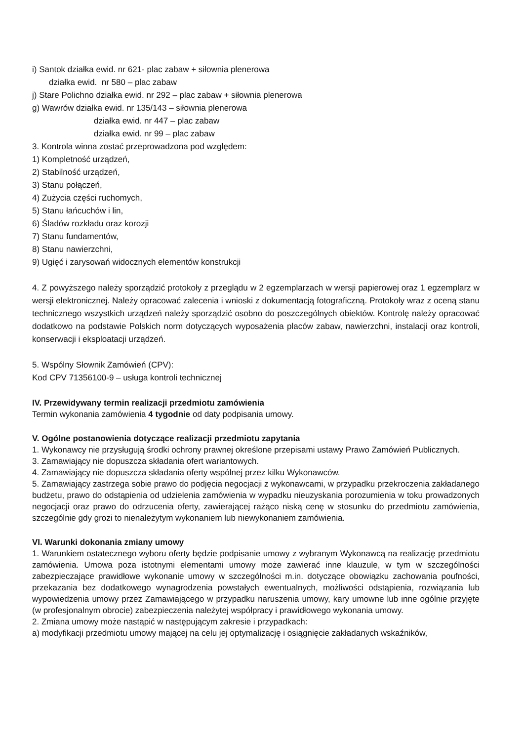i) Santok działka ewid. nr 621- plac zabaw + siłownia plenerowa
działka ewid. nr 580 – plac zabaw
j) Stare Polichno działka ewid. nr 292 – plac zabaw + siłownia plenerowa
g) Wawrów działka ewid. nr 135/143 – siłownia plenerowa
działka ewid. nr 447 – plac zabaw
działka ewid. nr 99 – plac zabaw
3. Kontrola winna zostać przeprowadzona pod względem:
1) Kompletność urządzeń,
2) Stabilność urządzeń,
3) Stanu połączeń,
4) Zużycia części ruchomych,
5) Stanu łańcuchów i lin,
6) Śladów rozkładu oraz korozji
7) Stanu fundamentów,
8) Stanu nawierzchni,
9) Ugięć i zarysowań widocznych elementów konstrukcji
4. Z powyższego należy sporządzić protokoły z przeglądu w 2 egzemplarzach w wersji papierowej oraz 1 egzemplarz w wersji elektronicznej. Należy opracować zalecenia i wnioski z dokumentacją fotograficzną. Protokoły wraz z oceną stanu technicznego wszystkich urządzeń należy sporządzić osobno do poszczególnych obiektów. Kontrolę należy opracować dodatkowo na podstawie Polskich norm dotyczących wyposażenia placów zabaw, nawierzchni, instalacji oraz kontroli, konserwacji i eksploatacji urządzeń.
5. Wspólny Słownik Zamówień (CPV):
Kod CPV 71356100-9 – usługa kontroli technicznej
IV. Przewidywany termin realizacji przedmiotu zamówienia
Termin wykonania zamówienia 4 tygodnie od daty podpisania umowy.
V. Ogólne postanowienia dotyczące realizacji przedmiotu zapytania
1. Wykonawcy nie przysługują środki ochrony prawnej określone przepisami ustawy Prawo Zamówień Publicznych.
3. Zamawiający nie dopuszcza składania ofert wariantowych.
4. Zamawiający nie dopuszcza składania oferty wspólnej przez kilku Wykonawców.
5. Zamawiający zastrzega sobie prawo do podjęcia negocjacji z wykonawcami, w przypadku przekroczenia zakładanego budżetu, prawo do odstąpienia od udzielenia zamówienia w wypadku nieuzyskania porozumienia w toku prowadzonych negocjacji oraz prawo do odrzucenia oferty, zawierającej rażąco niską cenę w stosunku do przedmiotu zamówienia, szczególnie gdy grozi to nienależytym wykonaniem lub niewykonaniem zamówienia.
VI. Warunki dokonania zmiany umowy
1. Warunkiem ostatecznego wyboru oferty będzie podpisanie umowy z wybranym Wykonawcą na realizację przedmiotu zamówienia. Umowa poza istotnymi elementami umowy może zawierać inne klauzule, w tym w szczególności zabezpieczające prawidłowe wykonanie umowy w szczególności m.in. dotyczące obowiązku zachowania poufności, przekazania bez dodatkowego wynagrodzenia powstałych ewentualnych, możliwości odstąpienia, rozwiązania lub wypowiedzenia umowy przez Zamawiającego w przypadku naruszenia umowy, kary umowne lub inne ogólnie przyjęte (w profesjonalnym obrocie) zabezpieczenia należytej współpracy i prawidłowego wykonania umowy.
2. Zmiana umowy może nastąpić w następującym zakresie i przypadkach:
a) modyfikacji przedmiotu umowy mającej na celu jej optymalizację i osiągnięcie zakładanych wskaźników,